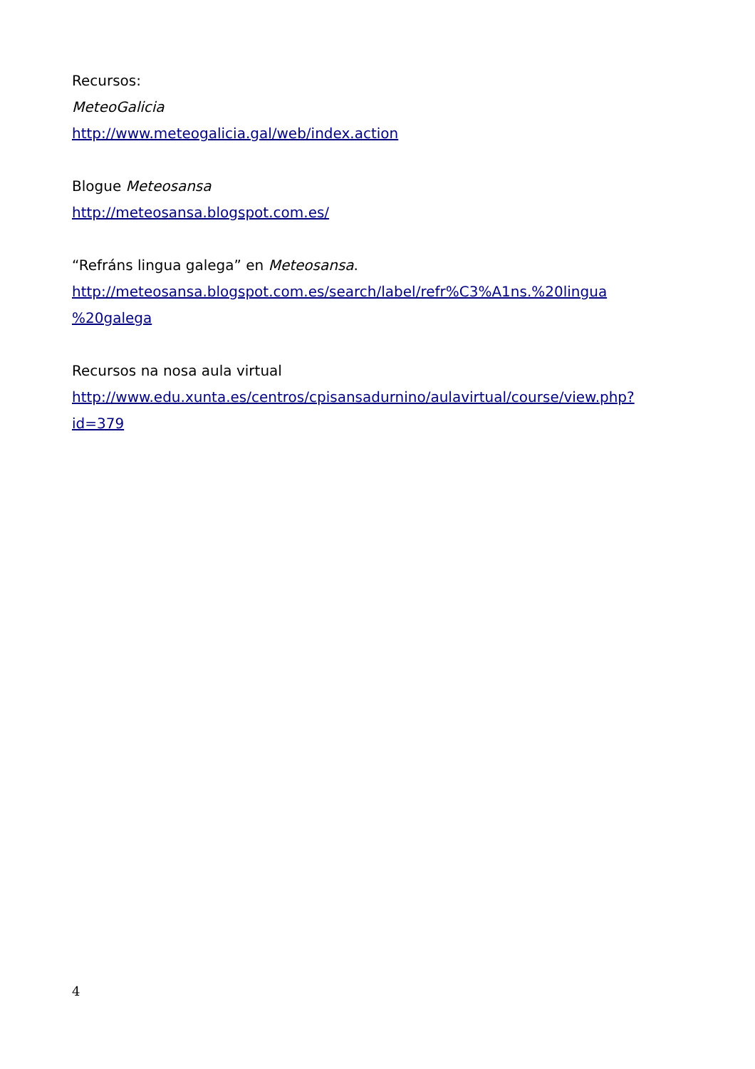Recursos:
MeteoGalicia
http://www.meteogalicia.gal/web/index.action
Blogue Meteosansa
http://meteosansa.blogspot.com.es/
“Refráns lingua galega” en Meteosansa.
http://meteosansa.blogspot.com.es/search/label/refr%C3%A1ns.%20lingua
%20galega
Recursos na nosa aula virtual
http://www.edu.xunta.es/centros/cpisansadurnino/aulavirtual/course/view.php?
id=379
4